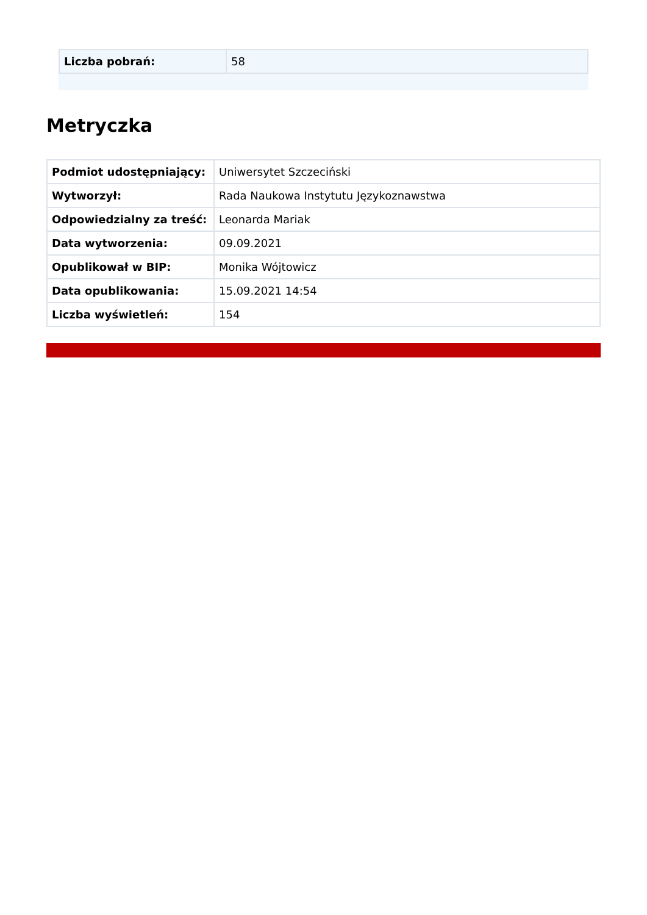| Liczba pobrań: | 58 |
Metryczka
| Podmiot udostępniający: | Uniwersytet Szczeciński |
| Wytworzył: | Rada Naukowa Instytutu Językoznawstwa |
| Odpowiedzialny za treść: | Leonarda Mariak |
| Data wytworzenia: | 09.09.2021 |
| Opublikował w BIP: | Monika Wójtowicz |
| Data opublikowania: | 15.09.2021 14:54 |
| Liczba wyświetleń: | 154 |